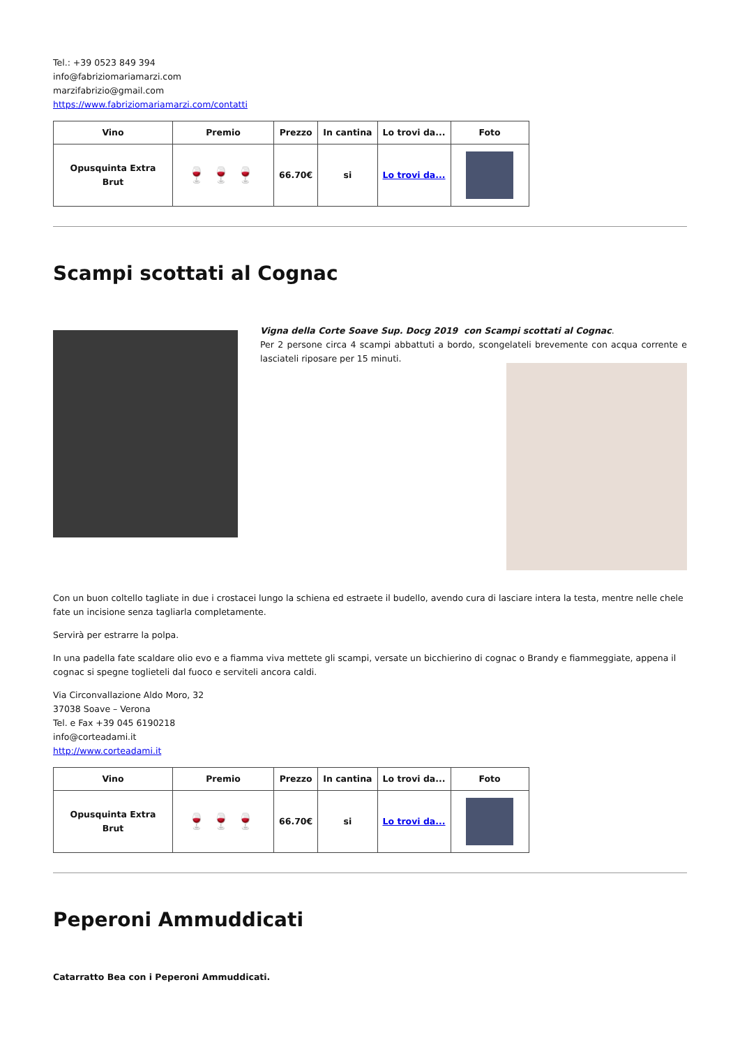Tel.: +39 0523 849 394
info@fabriziomariamarzi.com
marzifabrizio@gmail.com
https://www.fabriziomariamarzi.com/contatti
| Vino | Premio | Prezzo | In cantina | Lo trovi da... | Foto |
| --- | --- | --- | --- | --- | --- |
| Opusquinta Extra Brut | 🍷🍷🍷 | 66.70€ | si | Lo trovi da... | |
Scampi scottati al Cognac
Vigna della Corte Soave Sup. Docg 2019 con Scampi scottati al Cognac.
Per 2 persone circa 4 scampi abbattuti a bordo, scongelateli brevemente con acqua corrente e lasciateli riposare per 15 minuti.
Con un buon coltello tagliate in due i crostacei lungo la schiena ed estraete il budello, avendo cura di lasciare intera la testa, mentre nelle chele fate un incisione senza tagliarla completamente.
Servirà per estrarre la polpa.
In una padella fate scaldare olio evo e a fiamma viva mettete gli scampi, versate un bicchierino di cognac o Brandy e fiammeggiate, appena il cognac si spegne toglieteli dal fuoco e serviteli ancora caldi.
Via Circonvallazione Aldo Moro, 32
37038 Soave – Verona
Tel. e Fax +39 045 6190218
info@corteadami.it
http://www.corteadami.it
| Vino | Premio | Prezzo | In cantina | Lo trovi da... | Foto |
| --- | --- | --- | --- | --- | --- |
| Opusquinta Extra Brut | 🍷🍷🍷 | 66.70€ | si | Lo trovi da... | |
Peperoni Ammuddicati
Catarratto Bea con i Peperoni Ammuddicati.